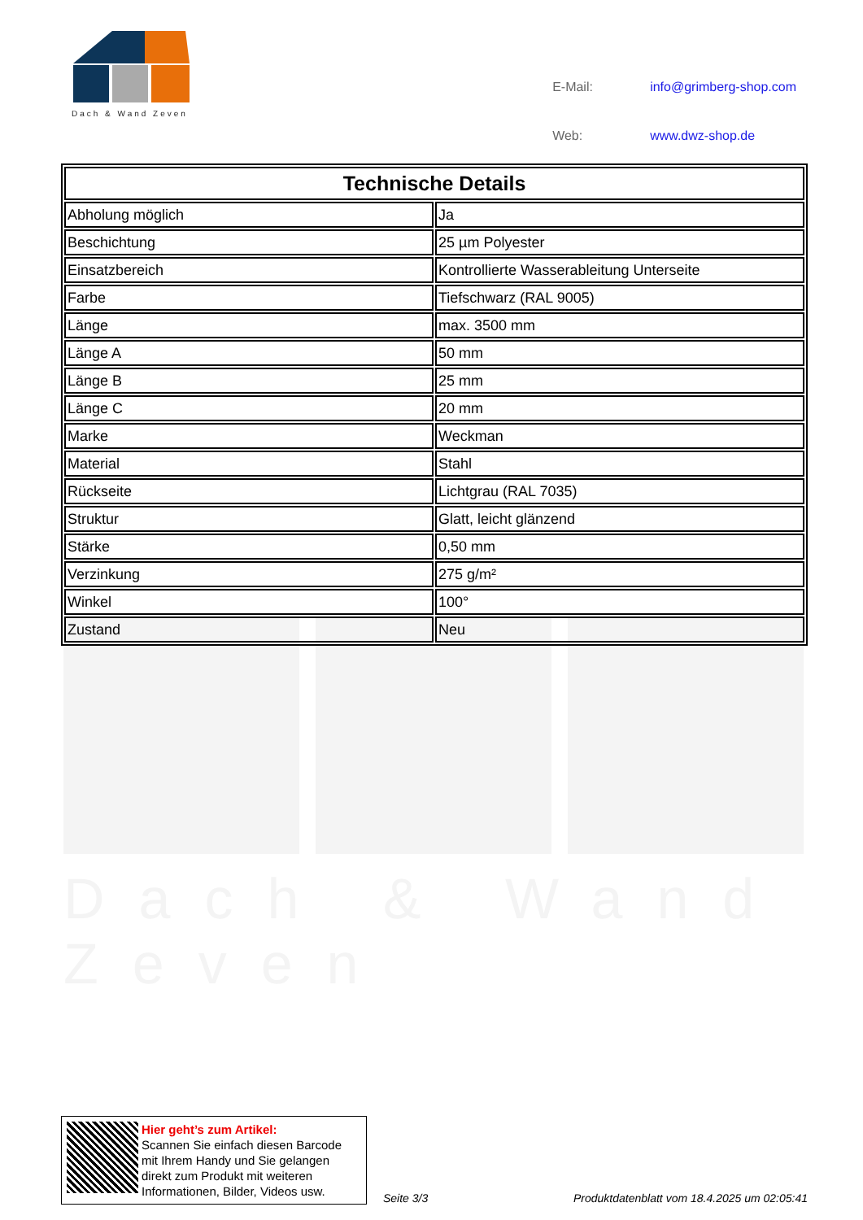Dach & Wand Zeven
| E-Mail: | info@grimberg-shop.com |
| Web: | www.dwz-shop.de |
Dach & Wand Zeven
| Technische Details | |
| --- | --- |
| Abholung möglich | Ja |
| Beschichtung | 25 µm Polyester |
| Einsatzbereich | Kontrollierte Wasserableitung Unterseite |
| Farbe | Tiefschwarz (RAL 9005) |
| Länge | max. 3500 mm |
| Länge A | 50 mm |
| Länge B | 25 mm |
| Länge C | 20 mm |
| Marke | Weckman |
| Material | Stahl |
| Rückseite | Lichtgrau (RAL 7035) |
| Struktur | Glatt, leicht glänzend |
| Stärke | 0,50 mm |
| Verzinkung | 275 g/m² |
| Winkel | 100° |
| Zustand | Neu |
Hier geht’s zum Artikel:
Scannen Sie einfach diesen Barcode mit Ihrem Handy und Sie gelangen direkt zum Produkt mit weiteren Informationen, Bilder, Videos usw.
Seite 3/3
Produktdatenblatt vom 18.4.2025 um 02:05:41